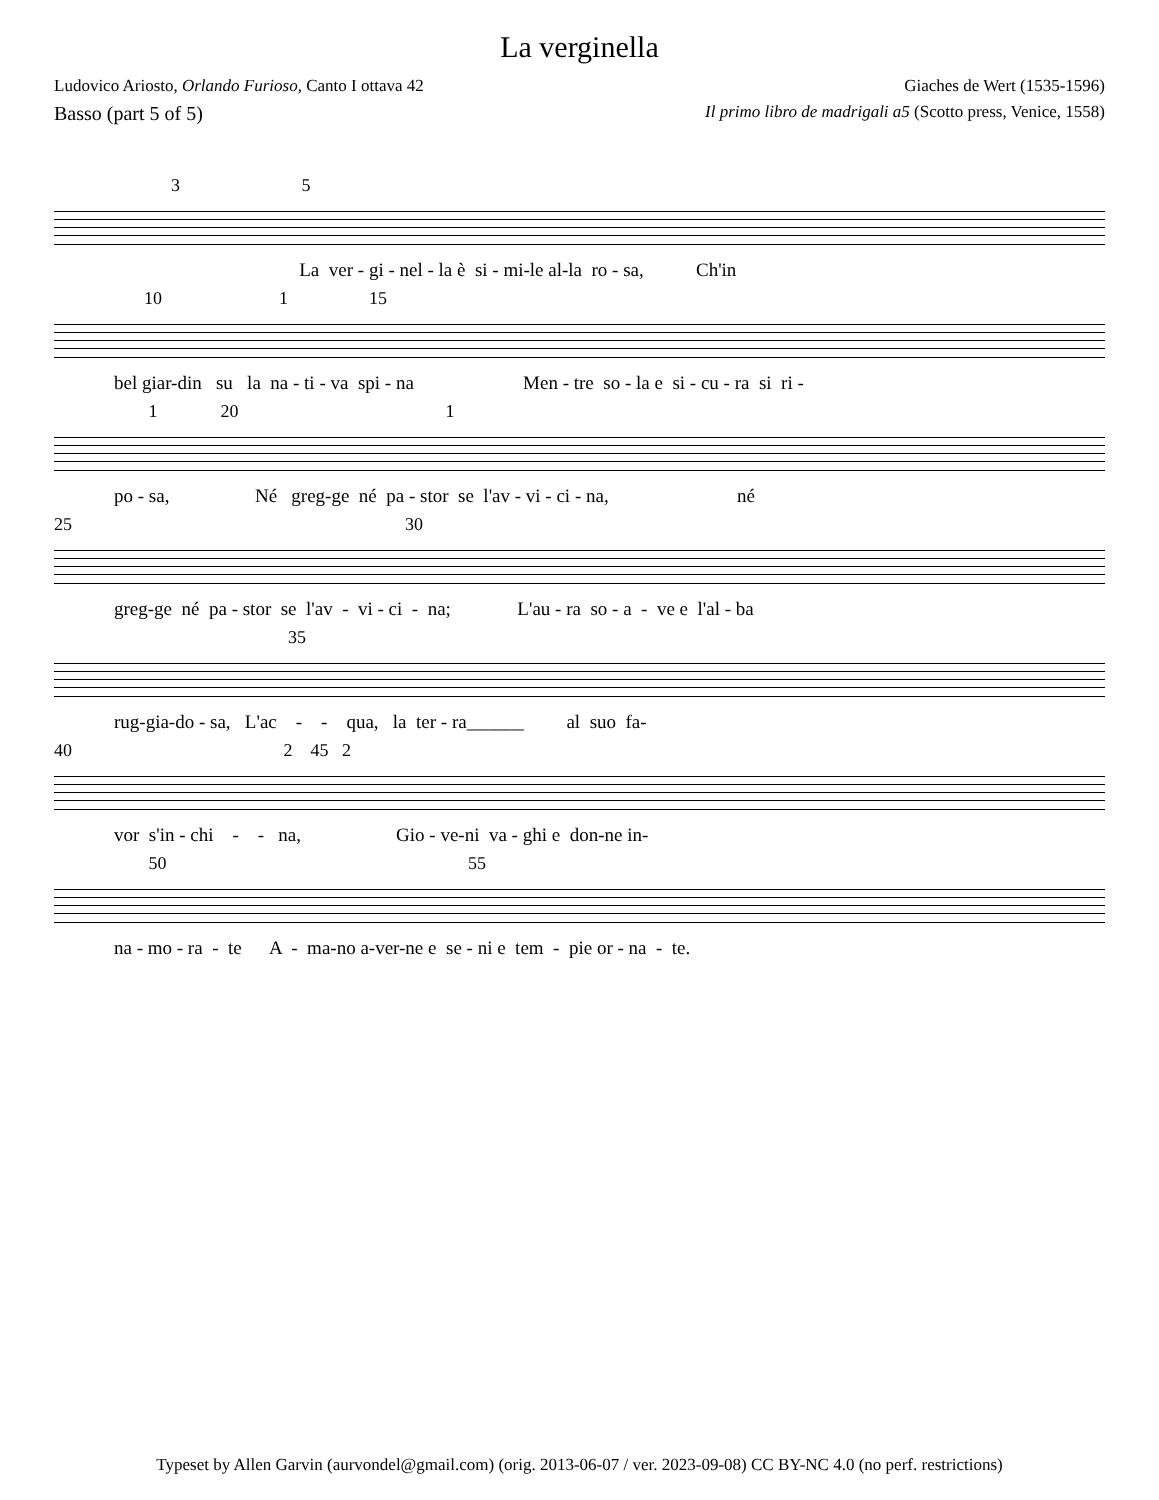La verginella
Ludovico Ariosto, Orlando Furioso, Canto I ottava 42 Giaches de Wert (1535-1596)
Basso (part 5 of 5) Il primo libro de madrigali a5 (Scotto press, Venice, 1558)
3 5
La ver - gi - nel - la è si - mi-le al-la ro - sa, Ch'in
10 1 15
bel giar-din su la na - ti - va spi - na Men - tre so - la e si - cu - ra si ri -
1 20 1
po - sa, Né greg-ge né pa - stor se l'av - vi - ci - na, né
25 30
greg-ge né pa - stor se l'av - vi - ci - na; L'au - ra so - a - ve e l'al - ba
35
rug-gia-do - sa, L'ac - - qua, la ter - ra______ al suo fa-
40 2 45 2
vor s'in - chi - - na, Gio - ve-ni va - ghi e don-ne in-
50 55
na - mo - ra - te A - ma-no a-ver-ne e se - ni e tem - pie or - na - te.
Typeset by Allen Garvin (aurvondel@gmail.com) (orig. 2013-06-07 / ver. 2023-09-08) CC BY-NC 4.0 (no perf. restrictions)